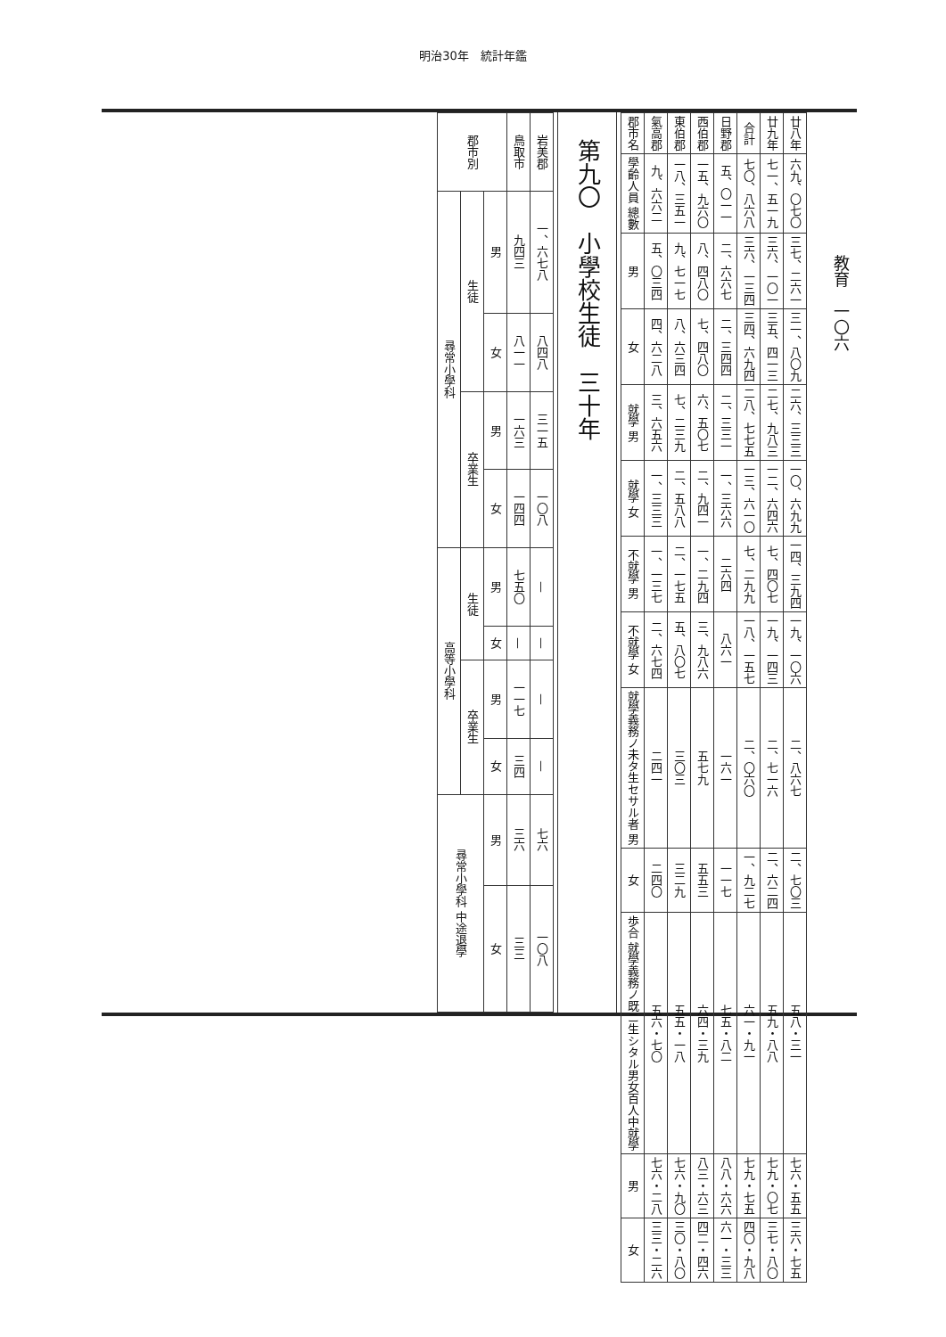明治30年　統計年鑑
教育　一〇六
| 郡市名 | 氣高郡 | 東伯郡 | 西伯郡 | 日野郡 | 合計 | 廿九年 | 廿八年 |
| --- | --- | --- | --- | --- | --- | --- | --- |
| 學齡人員 總數 | 九、六六二 | 一八、三五一 | 一五、九六〇 | 五、〇一一 | 七〇、八六八 | 七一、五一九 | 六九、〇七〇 |
| 男 | 五、〇三四 | 九、七一七 | 八、四八〇 | 二、六六七 | 三六、一三四 | 三六、一〇一 | 三七、二六一 |
| 女 | 四、六二八 | 八、六三四 | 七、四八〇 | 二、三四四 | 三四、六九四 | 三五、四一三 | 三一、八〇九 |
| 就學 男 | 三、六五六 | 七、二三九 | 六、五〇七 | 二、三三一 | 二八、七七五 | 二七、九八三 | 二六、三三三 |
| 就學 女 | 一、三三三 | 二、五八八 | 二、九四一 | 一、三六六 | 一三、六一〇 | 一二、六四六 | 一〇、六九九 |
| 不就學 男 | 一、一三七 | 二、一七五 | 一、二九四 | 二六四 | 七、二九九 | 七、四〇七 | 一四、三九四 |
| 不就學 女 | 二、六七四 | 五、八〇七 | 三、九八六 | 八六一 | 一八、一五七 | 一九、一四三 | 一九、一〇六 |
| 就學義務ノ未タ生セサル者 男 | 二四一 | 三〇三 | 五七九 | 一六一 | 二、〇六〇 | 二、七一六 | 二、八六七 |
| 女 | 二四〇 | 三二九 | 五五三 | 一一七 | 一、九二七 | 二、六二四 | 二、七〇三 |
| 歩合 就學義務ノ既ニ生シタル男女百人中就學 | 五六・七〇 | 五五・一八 | 六四・三九 | 七五・八二 | 六一・九一 | 五九・八八 | 五八・三一 |
| 男 | 七六・二八 | 七六・九〇 | 八三・六三 | 八八・六六 | 七九・七五 | 七九・〇七 | 七六・五五 |
| 女 | 三三・二六 | 三〇・八〇 | 四二・四六 | 六一・三三 | 四〇・九八 | 三七・八〇 | 三六・七五 |
第九〇　小學校生徒　三十年
| 郡市別 | | | 鳥取市 | 岩美郡 |
| --- | --- | --- | --- | --- |
| 尋常小學科 | 生徒 | 男 | 九四三 | 一、六七八 |
| | | 女 | 八一一 | 八四八 |
| | 卒業生 | 男 | 一六三 | 三一五 |
| | | 女 | 一四四 | 一〇八 |
| 高等小學科 | 生徒 | 男 | 七五〇 | — |
| | | 女 | — | — |
| | 卒業生 | 男 | 一一七 | — |
| | | 女 | 三四 | — |
| 尋常小學科 中途退學 | | 男 | 三六 | 七六 |
| | | 女 | 三三 | 一〇八 |